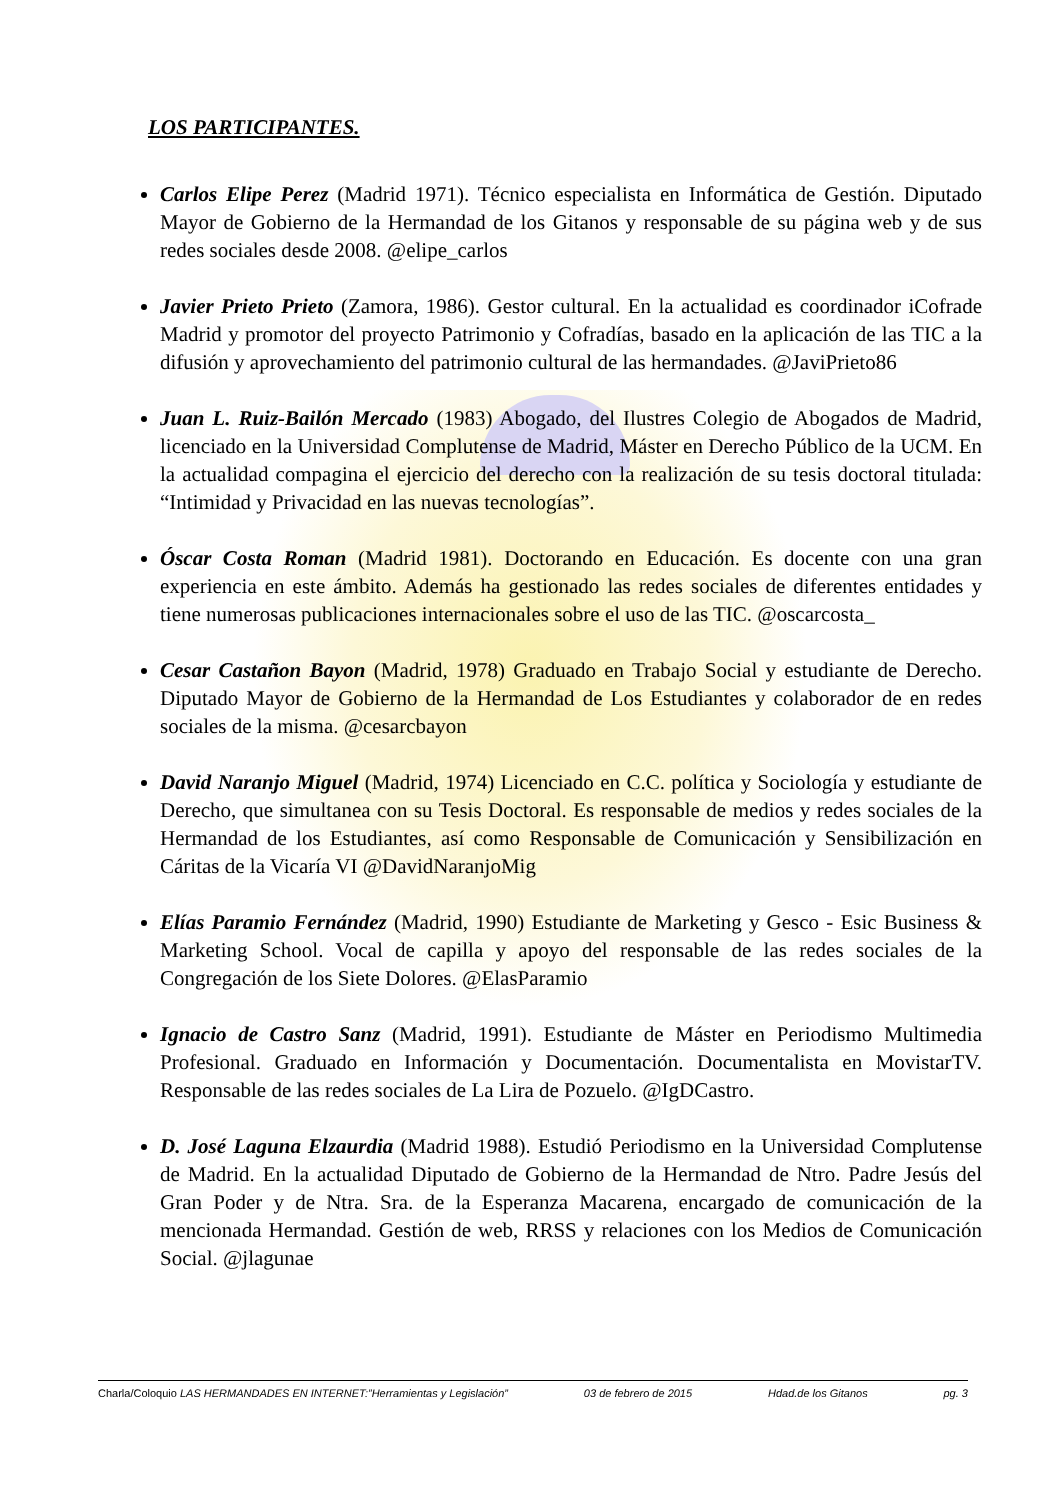LOS PARTICIPANTES.
Carlos Elipe Perez (Madrid 1971). Técnico especialista en Informática de Gestión. Diputado Mayor de Gobierno de la Hermandad de los Gitanos y responsable de su página web y de sus redes sociales desde 2008. @elipe_carlos
Javier Prieto Prieto (Zamora, 1986). Gestor cultural. En la actualidad es coordinador iCofrade Madrid y promotor del proyecto Patrimonio y Cofradías, basado en la aplicación de las TIC a la difusión y aprovechamiento del patrimonio cultural de las hermandades. @JaviPrieto86
Juan L. Ruiz-Bailón Mercado (1983) Abogado, del Ilustres Colegio de Abogados de Madrid, licenciado en la Universidad Complutense de Madrid, Máster en Derecho Público de la UCM. En la actualidad compagina el ejercicio del derecho con la realización de su tesis doctoral titulada: “Intimidad y Privacidad en las nuevas tecnologías”.
Óscar Costa Roman (Madrid 1981). Doctorando en Educación. Es docente con una gran experiencia en este ámbito. Además ha gestionado las redes sociales de diferentes entidades y tiene numerosas publicaciones internacionales sobre el uso de las TIC. @oscarcosta_
Cesar Castañon Bayon (Madrid, 1978) Graduado en Trabajo Social y estudiante de Derecho. Diputado Mayor de Gobierno de la Hermandad de Los Estudiantes y colaborador de en redes sociales de la misma. @cesarcbayon
David Naranjo Miguel (Madrid, 1974) Licenciado en C.C. política y Sociología y estudiante de Derecho, que simultanea con su Tesis Doctoral. Es responsable de medios y redes sociales de la Hermandad de los Estudiantes, así como Responsable de Comunicación y Sensibilización en Cáritas de la Vicaría VI @DavidNaranjoMig
Elías Paramio Fernández (Madrid, 1990) Estudiante de Marketing y Gesco - Esic Business & Marketing School. Vocal de capilla y apoyo del responsable de las redes sociales de la Congregación de los Siete Dolores. @ElasParamio
Ignacio de Castro Sanz (Madrid, 1991). Estudiante de Máster en Periodismo Multimedia Profesional. Graduado en Información y Documentación. Documentalista en MovistarTV. Responsable de las redes sociales de La Lira de Pozuelo. @IgDCastro.
D. José Laguna Elzaurdia (Madrid 1988). Estudió Periodismo en la Universidad Complutense de Madrid. En la actualidad Diputado de Gobierno de la Hermandad de Ntro. Padre Jesús del Gran Poder y de Ntra. Sra. de la Esperanza Macarena, encargado de comunicación de la mencionada Hermandad. Gestión de web, RRSS y relaciones con los Medios de Comunicación Social. @jlagunae
Charla/Coloquio LAS HERMANDADES EN INTERNET:”Herramientas y Legislación” 03 de febrero de 2015 Hdad.de los Gitanos pg. 3